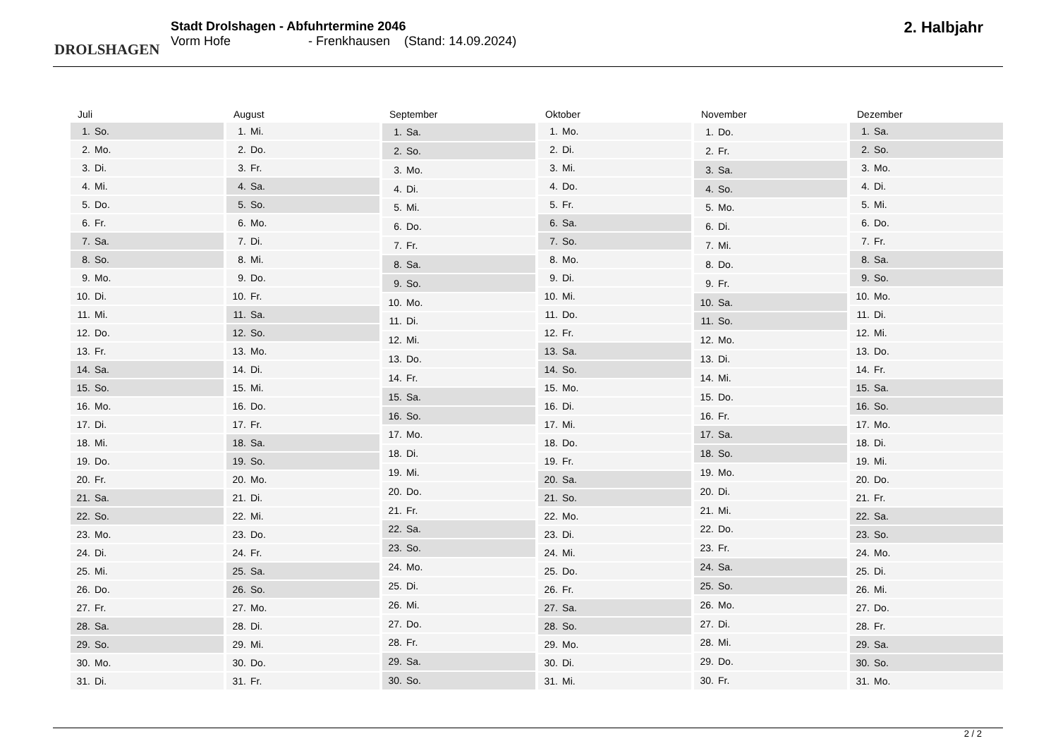DROLSHAGEN
Stadt Drolshagen - Abfuhrtermine 2046
Vorm Hofe - Frenkhausen (Stand: 14.09.2024)
2. Halbjahr
| Juli | |
| --- | --- |
| 1. | So. |
| 2. | Mo. |
| 3. | Di. |
| 4. | Mi. |
| 5. | Do. |
| 6. | Fr. |
| 7. | Sa. |
| 8. | So. |
| 9. | Mo. |
| 10. | Di. |
| 11. | Mi. |
| 12. | Do. |
| 13. | Fr. |
| 14. | Sa. |
| 15. | So. |
| 16. | Mo. |
| 17. | Di. |
| 18. | Mi. |
| 19. | Do. |
| 20. | Fr. |
| 21. | Sa. |
| 22. | So. |
| 23. | Mo. |
| 24. | Di. |
| 25. | Mi. |
| 26. | Do. |
| 27. | Fr. |
| 28. | Sa. |
| 29. | So. |
| 30. | Mo. |
| 31. | Di. |
| August | |
| --- | --- |
| 1. | Mi. |
| 2. | Do. |
| 3. | Fr. |
| 4. | Sa. |
| 5. | So. |
| 6. | Mo. |
| 7. | Di. |
| 8. | Mi. |
| 9. | Do. |
| 10. | Fr. |
| 11. | Sa. |
| 12. | So. |
| 13. | Mo. |
| 14. | Di. |
| 15. | Mi. |
| 16. | Do. |
| 17. | Fr. |
| 18. | Sa. |
| 19. | So. |
| 20. | Mo. |
| 21. | Di. |
| 22. | Mi. |
| 23. | Do. |
| 24. | Fr. |
| 25. | Sa. |
| 26. | So. |
| 27. | Mo. |
| 28. | Di. |
| 29. | Mi. |
| 30. | Do. |
| 31. | Fr. |
| September | |
| --- | --- |
| 1. | Sa. |
| 2. | So. |
| 3. | Mo. |
| 4. | Di. |
| 5. | Mi. |
| 6. | Do. |
| 7. | Fr. |
| 8. | Sa. |
| 9. | So. |
| 10. | Mo. |
| 11. | Di. |
| 12. | Mi. |
| 13. | Do. |
| 14. | Fr. |
| 15. | Sa. |
| 16. | So. |
| 17. | Mo. |
| 18. | Di. |
| 19. | Mi. |
| 20. | Do. |
| 21. | Fr. |
| 22. | Sa. |
| 23. | So. |
| 24. | Mo. |
| 25. | Di. |
| 26. | Mi. |
| 27. | Do. |
| 28. | Fr. |
| 29. | Sa. |
| 30. | So. |
| Oktober | |
| --- | --- |
| 1. | Mo. |
| 2. | Di. |
| 3. | Mi. |
| 4. | Do. |
| 5. | Fr. |
| 6. | Sa. |
| 7. | So. |
| 8. | Mo. |
| 9. | Di. |
| 10. | Mi. |
| 11. | Do. |
| 12. | Fr. |
| 13. | Sa. |
| 14. | So. |
| 15. | Mo. |
| 16. | Di. |
| 17. | Mi. |
| 18. | Do. |
| 19. | Fr. |
| 20. | Sa. |
| 21. | So. |
| 22. | Mo. |
| 23. | Di. |
| 24. | Mi. |
| 25. | Do. |
| 26. | Fr. |
| 27. | Sa. |
| 28. | So. |
| 29. | Mo. |
| 30. | Di. |
| 31. | Mi. |
| November | |
| --- | --- |
| 1. | Do. |
| 2. | Fr. |
| 3. | Sa. |
| 4. | So. |
| 5. | Mo. |
| 6. | Di. |
| 7. | Mi. |
| 8. | Do. |
| 9. | Fr. |
| 10. | Sa. |
| 11. | So. |
| 12. | Mo. |
| 13. | Di. |
| 14. | Mi. |
| 15. | Do. |
| 16. | Fr. |
| 17. | Sa. |
| 18. | So. |
| 19. | Mo. |
| 20. | Di. |
| 21. | Mi. |
| 22. | Do. |
| 23. | Fr. |
| 24. | Sa. |
| 25. | So. |
| 26. | Mo. |
| 27. | Di. |
| 28. | Mi. |
| 29. | Do. |
| 30. | Fr. |
| Dezember | |
| --- | --- |
| 1. | Sa. |
| 2. | So. |
| 3. | Mo. |
| 4. | Di. |
| 5. | Mi. |
| 6. | Do. |
| 7. | Fr. |
| 8. | Sa. |
| 9. | So. |
| 10. | Mo. |
| 11. | Di. |
| 12. | Mi. |
| 13. | Do. |
| 14. | Fr. |
| 15. | Sa. |
| 16. | So. |
| 17. | Mo. |
| 18. | Di. |
| 19. | Mi. |
| 20. | Do. |
| 21. | Fr. |
| 22. | Sa. |
| 23. | So. |
| 24. | Mo. |
| 25. | Di. |
| 26. | Mi. |
| 27. | Do. |
| 28. | Fr. |
| 29. | Sa. |
| 30. | So. |
| 31. | Mo. |
2 / 2